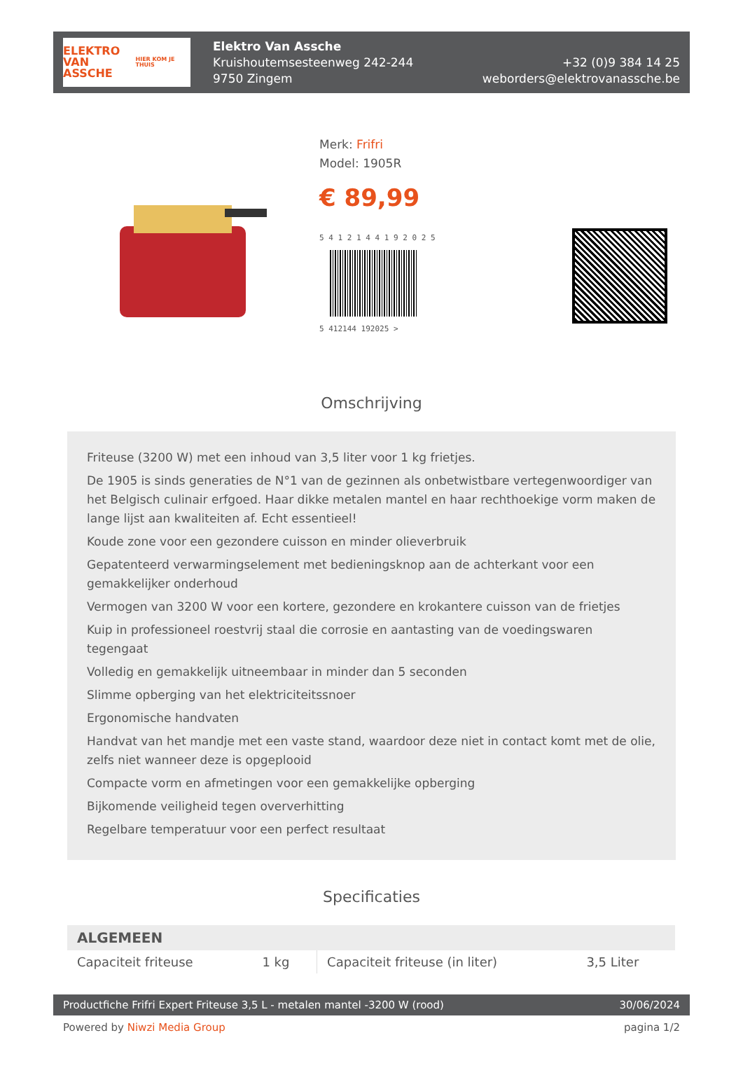ELEKTRO
VAN ASSCHE
HIER KOM JE THUIS
Elektro Van Assche
Kruishoutemsesteenweg 242-244
9750 Zingem
+32 (0)9 384 14 25
weborders@elektrovanassche.be
Merk: Frifri
Model: 1905R
€ 89,99
5 4 1 2 1 4 4 1 9 2 0 2 5
5 412144 192025 >
Omschrijving
Friteuse (3200 W) met een inhoud van 3,5 liter voor 1 kg frietjes.
De 1905 is sinds generaties de N°1 van de gezinnen als onbetwistbare vertegenwoordiger van het Belgisch culinair erfgoed. Haar dikke metalen mantel en haar rechthoekige vorm maken de lange lijst aan kwaliteiten af. Echt essentieel!
Koude zone voor een gezondere cuisson en minder olieverbruik
Gepatenteerd verwarmingselement met bedieningsknop aan de achterkant voor een gemakkelijker onderhoud
Vermogen van 3200 W voor een kortere, gezondere en krokantere cuisson van de frietjes
Kuip in professioneel roestvrij staal die corrosie en aantasting van de voedingswaren tegengaat
Volledig en gemakkelijk uitneembaar in minder dan 5 seconden
Slimme opberging van het elektriciteitssnoer
Ergonomische handvaten
Handvat van het mandje met een vaste stand, waardoor deze niet in contact komt met de olie, zelfs niet wanneer deze is opgeplooid
Compacte vorm en afmetingen voor een gemakkelijke opberging
Bijkomende veiligheid tegen oververhitting
Regelbare temperatuur voor een perfect resultaat
Specificaties
| ALGEMEEN | | | |
| --- | --- | --- | --- |
| Capaciteit friteuse | 1 kg | Capaciteit friteuse (in liter) | 3,5 Liter |
Productfiche Frifri Expert Friteuse 3,5 L - metalen mantel -3200 W (rood) 30/06/2024
Powered by Niwzi Media Group pagina 1/2